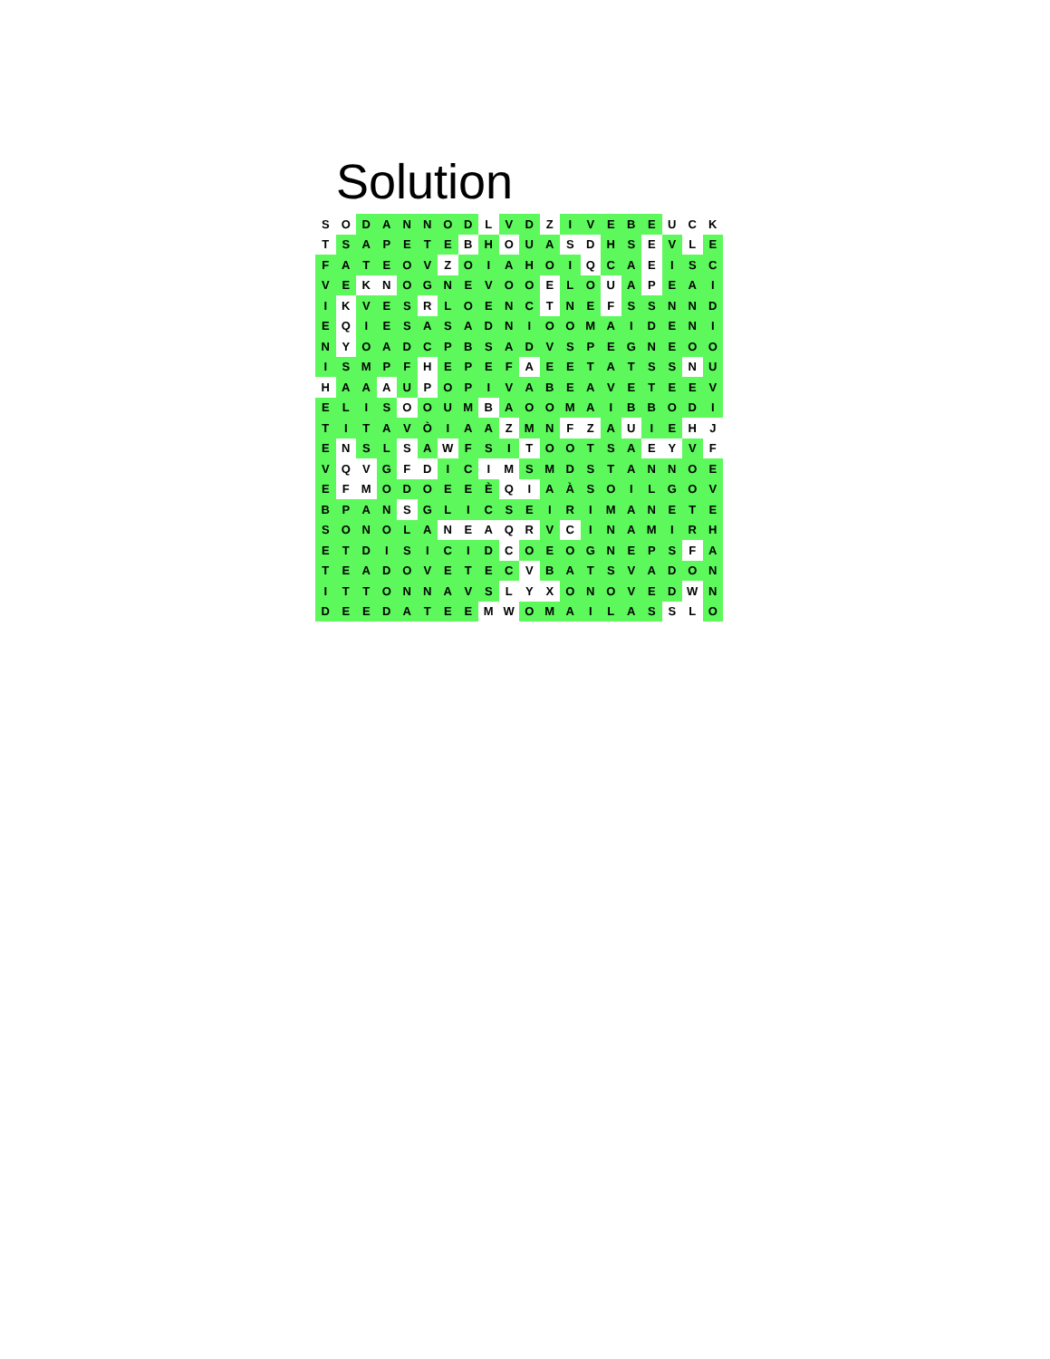Solution
| S | O | D | A | N | N | O | D | L | V | D | Z | I | V | E | B | E | U | C | K |
| T | S | A | P | E | T | E | B | H | O | U | A | S | D | H | S | E | V | L | E |
| F | A | T | E | O | V | Z | O | I | A | H | O | I | Q | C | A | E | I | S | C |
| V | E | K | N | O | G | N | E | V | O | O | E | L | O | U | A | P | E | A | I |
| I | K | V | E | S | R | L | O | E | N | C | T | N | E | F | S | S | N | N | D |
| E | Q | I | E | S | A | S | A | D | N | I | O | O | M | A | I | D | E | N | I |
| N | Y | O | A | D | C | P | B | S | A | D | V | S | P | E | G | N | E | O | O |
| I | S | M | P | F | H | E | P | E | F | A | E | E | T | A | T | S | S | N | U |
| H | A | A | A | U | P | O | P | I | V | A | B | E | A | V | E | T | E | E | V |
| E | L | I | S | O | O | U | M | B | A | O | O | M | A | I | B | B | O | D | I |
| T | I | T | A | V | Ò | I | A | A | Z | M | N | F | Z | A | U | I | E | H | J |
| E | N | S | L | S | A | W | F | S | I | T | O | O | T | S | A | E | Y | V | F |
| V | Q | V | G | F | D | I | C | I | M | S | M | D | S | T | A | N | N | O | E |
| E | F | M | O | D | O | E | E | È | Q | I | A | À | S | O | I | L | G | O | V |
| B | P | A | N | S | G | L | I | C | S | E | I | R | I | M | A | N | E | T | E |
| S | O | N | O | L | A | N | E | A | Q | R | V | C | I | N | A | M | I | R | H |
| E | T | D | I | S | I | C | I | D | C | O | E | O | G | N | E | P | S | F | A |
| T | E | A | D | O | V | E | T | E | C | V | B | A | T | S | V | A | D | O | N |
| I | T | T | O | N | N | A | V | S | L | Y | X | O | N | O | V | E | D | W | N |
| D | E | E | D | A | T | E | E | M | W | O | M | A | I | L | A | S | S | L | O |